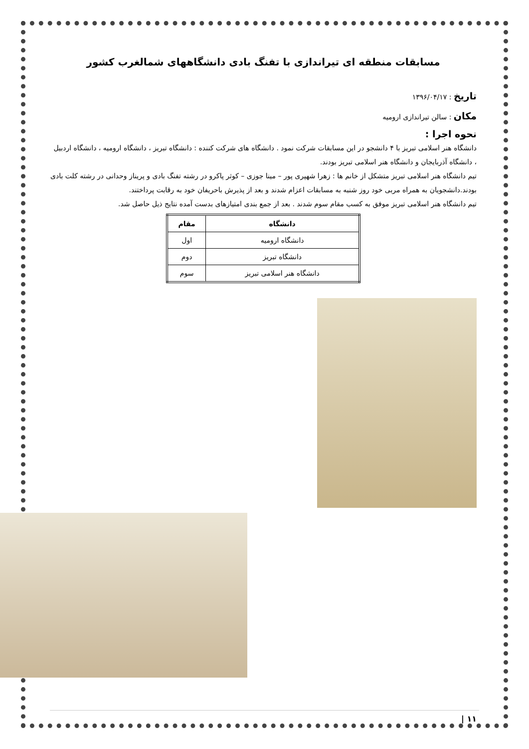مسابقات منطقه ای تیراندازی با تفنگ بادی دانشگاههای شمالغرب کشور
تاریخ : ۱۳۹۶/۰۴/۱۷
مکان : سالن تیراندازی ارومیه
نحوه اجرا :
دانشگاه هنر اسلامی تبریز با ۴ دانشجو در این مسابقات شرکت نمود . دانشگاه های شرکت کننده : دانشگاه تبریز ، دانشگاه ارومیه ، دانشگاه اردبیل ، دانشگاه آذربایجان و دانشگاه هنر اسلامی تبریز بودند.
تیم دانشگاه هنر اسلامی تبریز متشکل از خانم ها : زهرا شهپری پور – مینا جوزی – کوثر پاکرو در رشته تفنگ بادی و پریناز وحدانی در رشته کلت بادی بودند.دانشجویان به همراه مربی خود روز شنبه به مسابقات اعزام شدند و بعد از پذیرش باحریفان خود به رقابت پرداختند.
تیم دانشگاه هنر اسلامی تبریز موفق به کسب مقام سوم شدند . بعد از جمع بندی امتیازهای بدست آمده نتایج ذیل حاصل شد.
| دانشگاه | مقام |
| --- | --- |
| دانشگاه ارومیه | اول |
| دانشگاه تبریز | دوم |
| دانشگاه هنر اسلامی تبریز | سوم |
| ۱۱